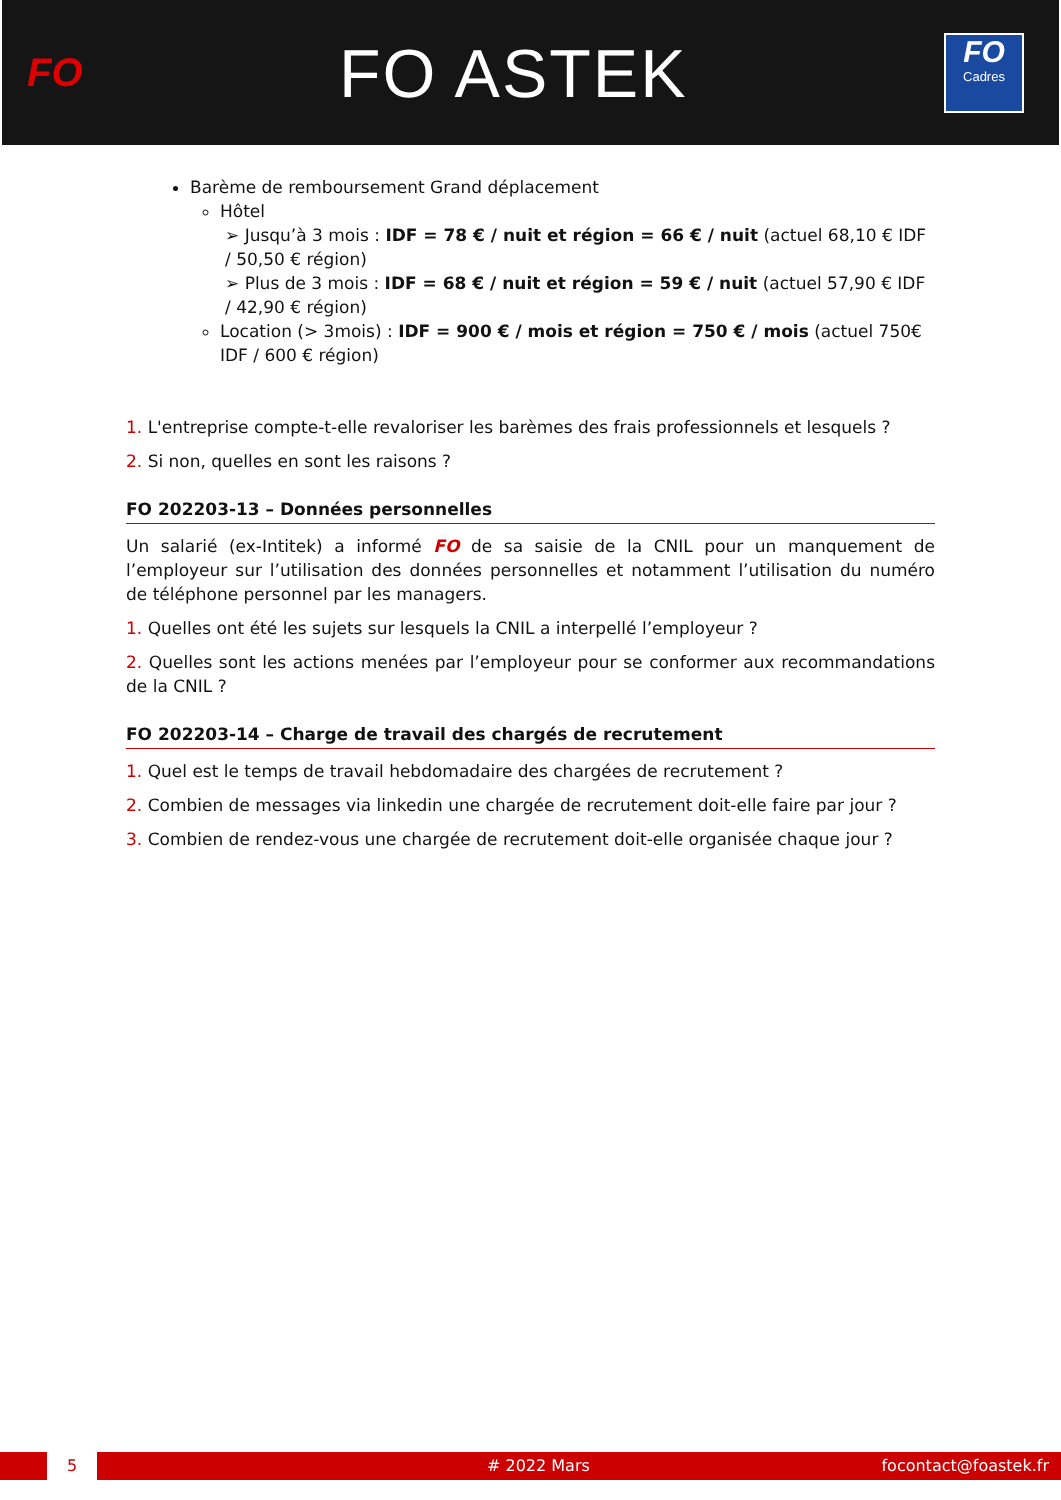FO
FO ASTEK
FO
Cadres
Barème de remboursement Grand déplacement
Hôtel
➢ Jusqu’à 3 mois : IDF = 78 € / nuit et région = 66 € / nuit (actuel 68,10 € IDF / 50,50 € région)
➢ Plus de 3 mois : IDF = 68 € / nuit et région = 59 € / nuit (actuel 57,90 € IDF / 42,90 € région)
Location (> 3mois) : IDF = 900 € / mois et région = 750 € / mois (actuel 750€ IDF / 600 € région)
1. L'entreprise compte-t-elle revaloriser les barèmes des frais professionnels et lesquels ?
2. Si non, quelles en sont les raisons ?
FO 202203-13 – Données personnelles
Un salarié (ex-Intitek) a informé FO de sa saisie de la CNIL pour un manquement de l’employeur sur l’utilisation des données personnelles et notamment l’utilisation du numéro de téléphone personnel par les managers.
1. Quelles ont été les sujets sur lesquels la CNIL a interpellé l’employeur ?
2. Quelles sont les actions menées par l’employeur pour se conformer aux recommandations de la CNIL ?
FO 202203-14 – Charge de travail des chargés de recrutement
1. Quel est le temps de travail hebdomadaire des chargées de recrutement ?
2. Combien de messages via linkedin une chargée de recrutement doit-elle faire par jour ?
3. Combien de rendez-vous une chargée de recrutement doit-elle organisée chaque jour ?
5 # 2022 Mars focontact@foastek.fr